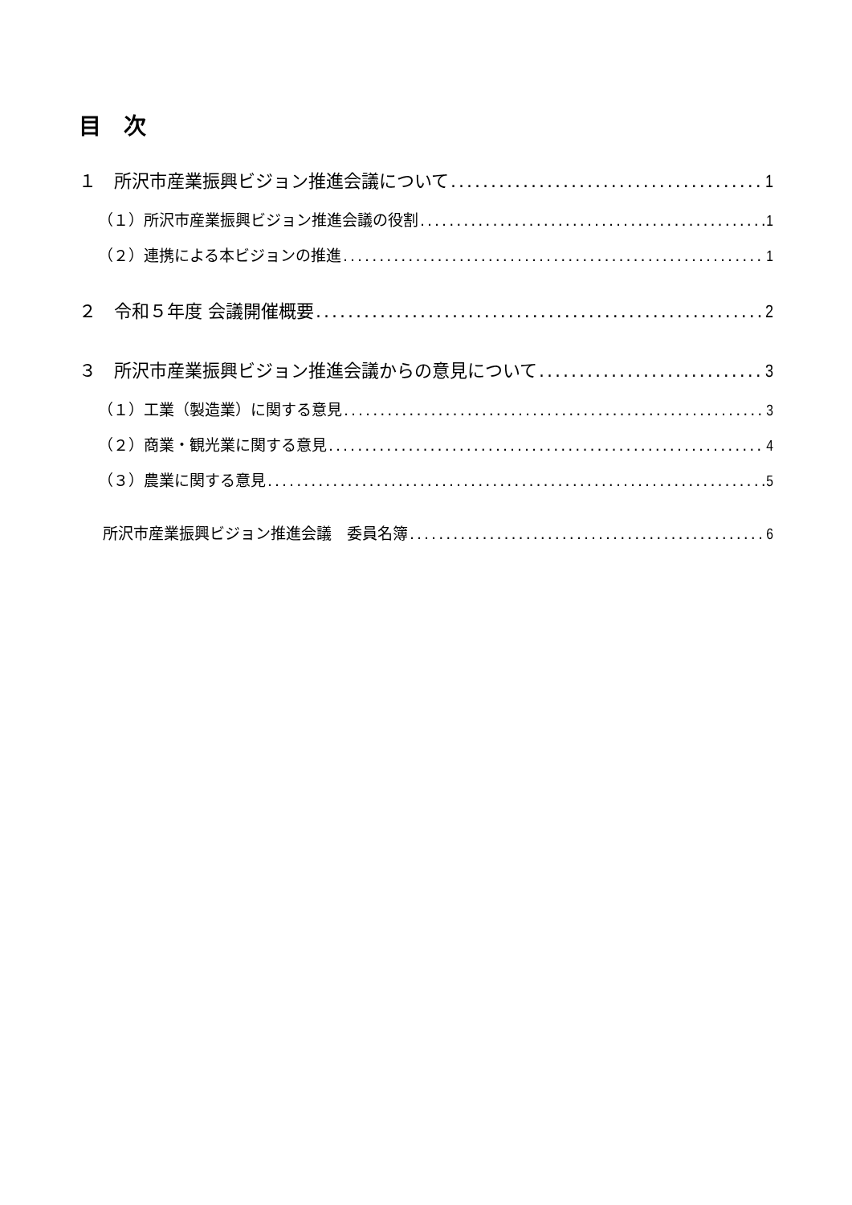目　次
１　所沢市産業振興ビジョン推進会議について 1
（１）所沢市産業振興ビジョン推進会議の役割 1
（２）連携による本ビジョンの推進 1
２　令和５年度 会議開催概要 2
３　所沢市産業振興ビジョン推進会議からの意見について 3
（１）工業（製造業）に関する意見 3
（２）商業・観光業に関する意見 4
（３）農業に関する意見 5
所沢市産業振興ビジョン推進会議　委員名簿 6